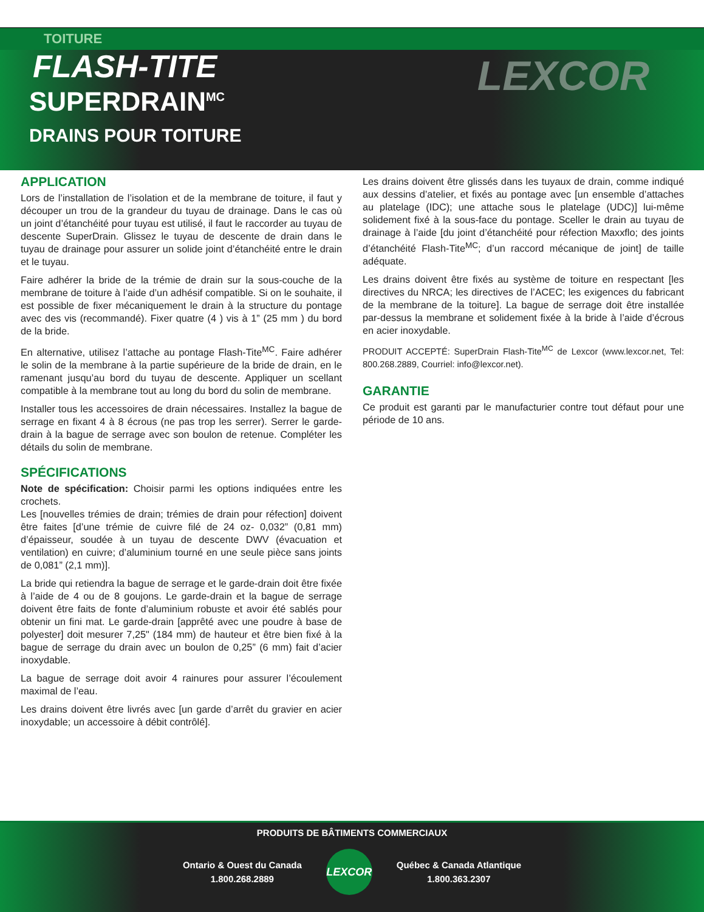TOITURE
FLASH-TITE
SUPERDRAIN<sup>MC</sup>
DRAINS POUR TOITURE
LEXCOR
APPLICATION
Lors de l’installation de l’isolation et de la membrane de toiture, il faut y découper un trou de la grandeur du tuyau de drainage. Dans le cas où un joint d’étanchéité pour tuyau est utilisé, il faut le raccorder au tuyau de descente SuperDrain. Glissez le tuyau de descente de drain dans le tuyau de drainage pour assurer un solide joint d’étanchéité entre le drain et le tuyau.
Faire adhérer la bride de la trémie de drain sur la sous-couche de la membrane de toiture à l’aide d’un adhésif compatible. Si on le souhaite, il est possible de fixer mécaniquement le drain à la structure du pontage avec des vis (recommandé). Fixer quatre (4 ) vis à 1” (25 mm ) du bord de la bride.
En alternative, utilisez l’attache au pontage Flash-Tite<sup>MC</sup>. Faire adhérer le solin de la membrane à la partie supérieure de la bride de drain, en le ramenant jusqu’au bord du tuyau de descente. Appliquer un scellant compatible à la membrane tout au long du bord du solin de membrane.
Installer tous les accessoires de drain nécessaires. Installez la bague de serrage en fixant 4 à 8 écrous (ne pas trop les serrer). Serrer le garde-drain à la bague de serrage avec son boulon de retenue. Compléter les détails du solin de membrane.
SPÉCIFICATIONS
Note de spécification: Choisir parmi les options indiquées entre les crochets.
Les [nouvelles trémies de drain; trémies de drain pour réfection] doivent être faites [d’une trémie de cuivre filé de 24 oz- 0,032” (0,81 mm) d’épaisseur, soudée à un tuyau de descente DWV (évacuation et ventilation) en cuivre; d’aluminium tourné en une seule pièce sans joints de 0,081” (2,1 mm)].
La bride qui retiendra la bague de serrage et le garde-drain doit être fixée à l’aide de 4 ou de 8 goujons. Le garde-drain et la bague de serrage doivent être faits de fonte d’aluminium robuste et avoir été sablés pour obtenir un fini mat. Le garde-drain [apprêté avec une poudre à base de polyester] doit mesurer 7,25" (184 mm) de hauteur et être bien fixé à la bague de serrage du drain avec un boulon de 0,25” (6 mm) fait d’acier inoxydable.
La bague de serrage doit avoir 4 rainures pour assurer l’écoulement maximal de l’eau.
Les drains doivent être livrés avec [un garde d’arrêt du gravier en acier inoxydable; un accessoire à débit contrôlé].
Les drains doivent être glissés dans les tuyaux de drain, comme indiqué aux dessins d’atelier, et fixés au pontage avec [un ensemble d’attaches au platelage (IDC); une attache sous le platelage (UDC)] lui-même solidement fixé à la sous-face du pontage. Sceller le drain au tuyau de drainage à l’aide [du joint d’étanchéité pour réfection Maxxflo; des joints d’étanchéité Flash-Tite<sup>MC</sup>; d’un raccord mécanique de joint] de taille adéquate.
Les drains doivent être fixés au système de toiture en respectant [les directives du NRCA; les directives de l’ACEC; les exigences du fabricant de la membrane de la toiture]. La bague de serrage doit être installée par-dessus la membrane et solidement fixée à la bride à l’aide d’écrous en acier inoxydable.
PRODUIT ACCEPTÉ: SuperDrain Flash-Tite<sup>MC</sup> de Lexcor (www.lexcor.net, Tel: 800.268.2889, Courriel: info@lexcor.net).
GARANTIE
Ce produit est garanti par le manufacturier contre tout défaut pour une période de 10 ans.
PRODUITS DE BÂTIMENTS COMMERCIAUX
Ontario & Ouest du Canada
1.800.268.2889
LEXCOR
Québec & Canada Atlantique
1.800.363.2307